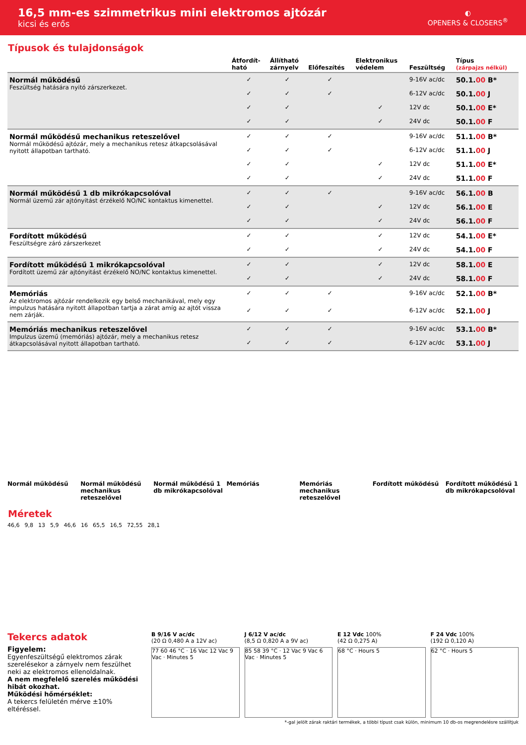16,5 mm-es szimmetrikus mini elektromos ajtózár
kicsi és erős
◐
OPENERS & CLOSERS<sup>®</sup>
Típusok és tulajdonságok
| | Átfordít- ható | Állítható zárnyelv | Előfeszítés | Elektronikus védelem | Feszültség | Típus (zárpajzs nélkül) |
| --- | --- | --- | --- | --- | --- | --- |
| Normál működésű Feszültség hatására nyitó zárszerkezet. | ✓ | ✓ | ✓ | | 9-16V ac/dc | 50.1. 00 B* |
| | ✓ | ✓ | ✓ | | 6-12V ac/dc | 50.1. 00 J |
| | ✓ | ✓ | | ✓ | 12V dc | 50.1. 00 E* |
| | ✓ | ✓ | | ✓ | 24V dc | 50.1. 00 F |
| Normál működésű mechanikus reteszelővel Normál működésű ajtózár, mely a mechanikus retesz átkapcsolásával nyitott állapotban tartható. | ✓ | ✓ | ✓ | | 9-16V ac/dc | 51.1. 00 B* |
| | ✓ | ✓ | ✓ | | 6-12V ac/dc | 51.1. 00 J |
| | ✓ | ✓ | | ✓ | 12V dc | 51.1. 00 E* |
| | ✓ | ✓ | | ✓ | 24V dc | 51.1. 00 F |
| Normál működésű 1 db mikrókapcsolóval Normál üzemű zár ajtónyitást érzékelő NO/NC kontaktus kimenettel. | ✓ | ✓ | ✓ | | 9-16V ac/dc | 56.1. 00 B |
| | ✓ | ✓ | | ✓ | 12V dc | 56.1. 00 E |
| | ✓ | ✓ | | ✓ | 24V dc | 56.1. 00 F |
| Fordított működésű Feszültségre záró zárszerkezet | ✓ | ✓ | | ✓ | 12V dc | 54.1. 00 E* |
| | ✓ | ✓ | | ✓ | 24V dc | 54.1. 00 F |
| Fordított működésű 1 mikrókapcsolóval Fordított üzemű zár ajtónyitást érzékelő NO/NC kontaktus kimenettel. | ✓ | ✓ | | ✓ | 12V dc | 58.1. 00 E |
| | ✓ | ✓ | | ✓ | 24V dc | 58.1. 00 F |
| Memóriás Az elektromos ajtózár rendelkezik egy belső mechanikával, mely egy impulzus hatására nyitott állapotban tartja a zárat amíg az ajtót vissza nem zárják. | ✓ | ✓ | ✓ | | 9-16V ac/dc | 52.1. 00 B* |
| | ✓ | ✓ | ✓ | | 6-12V ac/dc | 52.1. 00 J |
| Memóriás mechanikus reteszelővel Impulzus üzemű (memóriás) ajtózár, mely a mechanikus retesz átkapcsolásával nyitott állapotban tartható. | ✓ | ✓ | ✓ | | 9-16V ac/dc | 53.1. 00 B* |
| | ✓ | ✓ | ✓ | | 6-12V ac/dc | 53.1. 00 J |
Normál működésű Normál működésű mechanikus reteszelővel
Normál működésű 1 db mikrókapcsolóval
Memóriás Memóriás mechanikus reteszelővel
Fordított működésű Fordított működésű 1 db mikrókapcsolóval
Méretek
46,6 9,8 13 5,9 46,6 16 65,5 16,5 72,55 28,1
Tekercs adatok
Figyelem:
Egyenfeszültségű elektromos zárak szerelésekor a zárnyelv nem feszülhet neki az elektromos ellenoldalnak.
A nem megfelelő szerelés működési hibát okozhat.
Működési hőmérséklet:
A tekercs felületén mérve ±10% eltéréssel.
B 9/16 V ac/dc
(20 Ω 0,480 A a 12V ac)
77 60 46 °C · 16 Vac 12 Vac 9 Vac · Minutes 5
J 6/12 V ac/dc
(8,5 Ω 0,820 A a 9V ac)
85 58 39 °C · 12 Vac 9 Vac 6 Vac · Minutes 5
E 12 Vdc 100%
(42 Ω 0,275 A)
68 °C · Hours 5
F 24 Vdc 100%
(192 Ω 0,120 A)
62 °C · Hours 5
*-gal jelölt zárak raktári termékek, a többi típust csak külön, minimum 10 db-os megrendelésre szállítjuk